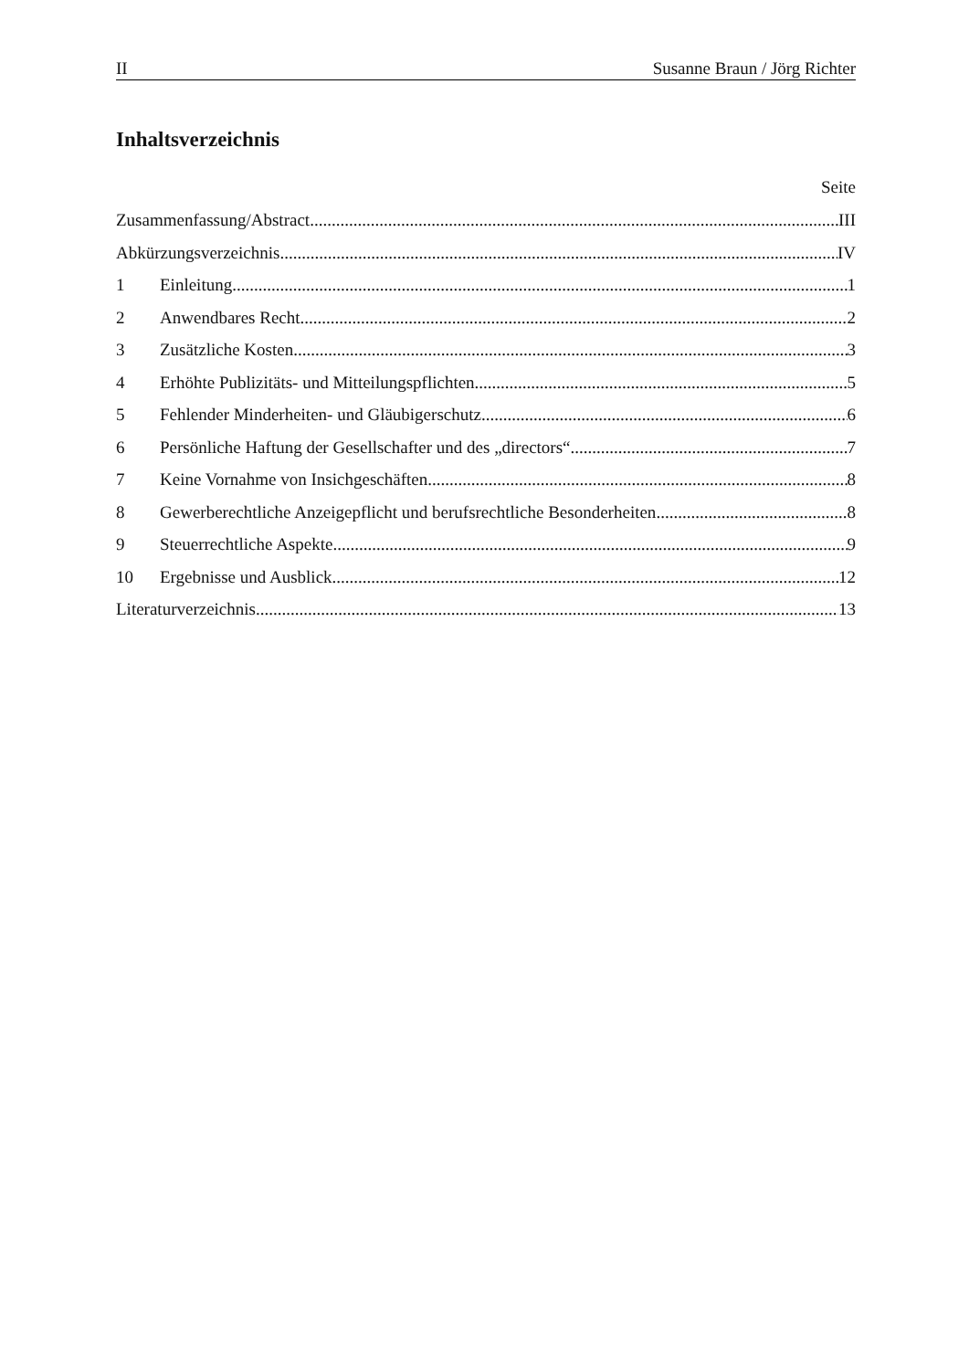II Susanne Braun / Jörg Richter
Inhaltsverzeichnis
Seite
Zusammenfassung/Abstract III
Abkürzungsverzeichnis IV
1 Einleitung 1
2 Anwendbares Recht 2
3 Zusätzliche Kosten 3
4 Erhöhte Publizitäts- und Mitteilungspflichten 5
5 Fehlender Minderheiten- und Gläubigerschutz 6
6 Persönliche Haftung der Gesellschafter und des „directors“ 7
7 Keine Vornahme von Insichgeschäften 8
8 Gewerberechtliche Anzeigepflicht und berufsrechtliche Besonderheiten 8
9 Steuerrechtliche Aspekte 9
10 Ergebnisse und Ausblick 12
Literaturverzeichnis 13